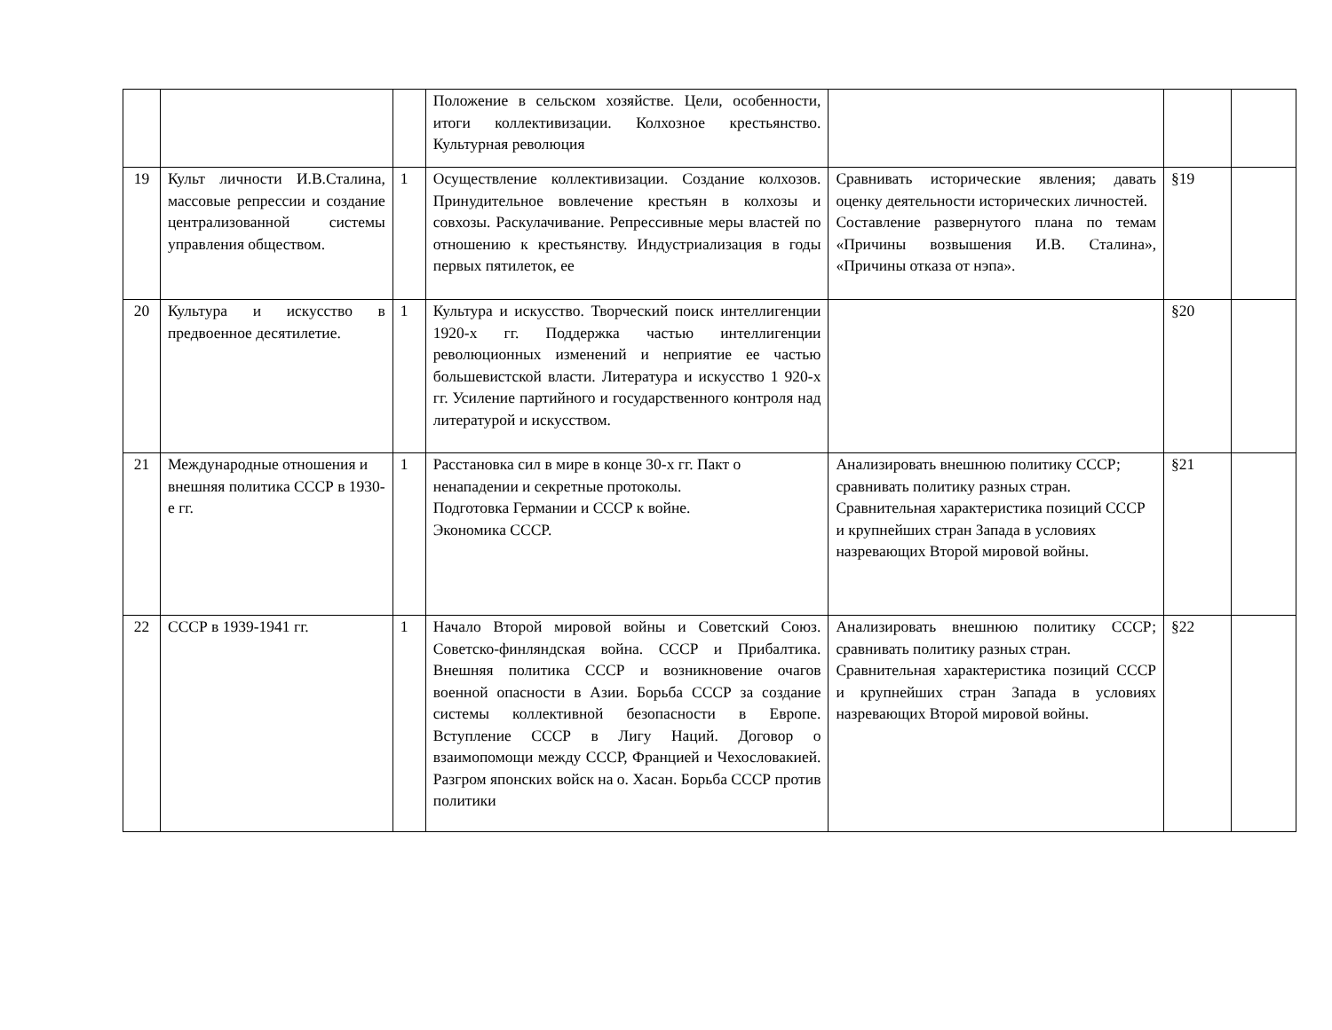| | | | Положение в сельском хозяйстве. Цели, особенности, итоги коллективизации. Колхозное крестьянство. Культурная революция | | | |
| 19 | Культ личности И.В.Сталина, массовые репрессии и создание централизованной системы управления обществом. | 1 | Осуществление коллективизации. Создание колхозов. Принудительное вовлечение крестьян в колхозы и совхозы. Раскулачивание. Репрессивные меры властей по отношению к крестьянству. Индустриализация в годы первых пятилеток, ее | Сравнивать исторические явления; давать оценку деятельности исторических личностей. Составление развернутого плана по темам «Причины возвышения И.В. Сталина», «Причины отказа от нэпа». | §19 | |
| 20 | Культура и искусство в предвоенное десятилетие. | 1 | Культура и искусство. Творческий поиск интеллигенции 1920-х гг. Поддержка частью интеллигенции революционных изменений и неприятие ее частью большевистской власти. Литература и искусство 1 920-х гг. Усиление партийного и государственного контроля над литературой и искусством. | | §20 | |
| 21 | Международные отношения и внешняя политика СССР в 1930- е гг. | 1 | Расстановка сил в мире в конце 30-х гг. Пакт о ненападении и секретные протоколы. Подготовка Германии и СССР к войне. Экономика СССР. | Анализировать внешнюю политику СССР; сравнивать политику разных стран. Сравнительная характеристика позиций СССР и крупнейших стран Запада в условиях назревающих Второй мировой войны. | §21 | |
| 22 | СССР в 1939-1941 гг. | 1 | Начало Второй мировой войны и Советский Союз. Советско-финляндская война. СССР и Прибалтика. Внешняя политика СССР и возникновение очагов военной опасности в Азии. Борьба СССР за создание системы коллективной безопасности в Европе. Вступление СССР в Лигу Наций. Договор о взаимопомощи между СССР, Францией и Чехословакией. Разгром японских войск на о. Хасан. Борьба СССР против политики | Анализировать внешнюю политику СССР; сравнивать политику разных стран. Сравнительная характеристика позиций СССР и крупнейших стран Запада в условиях назревающих Второй мировой войны. | §22 | |